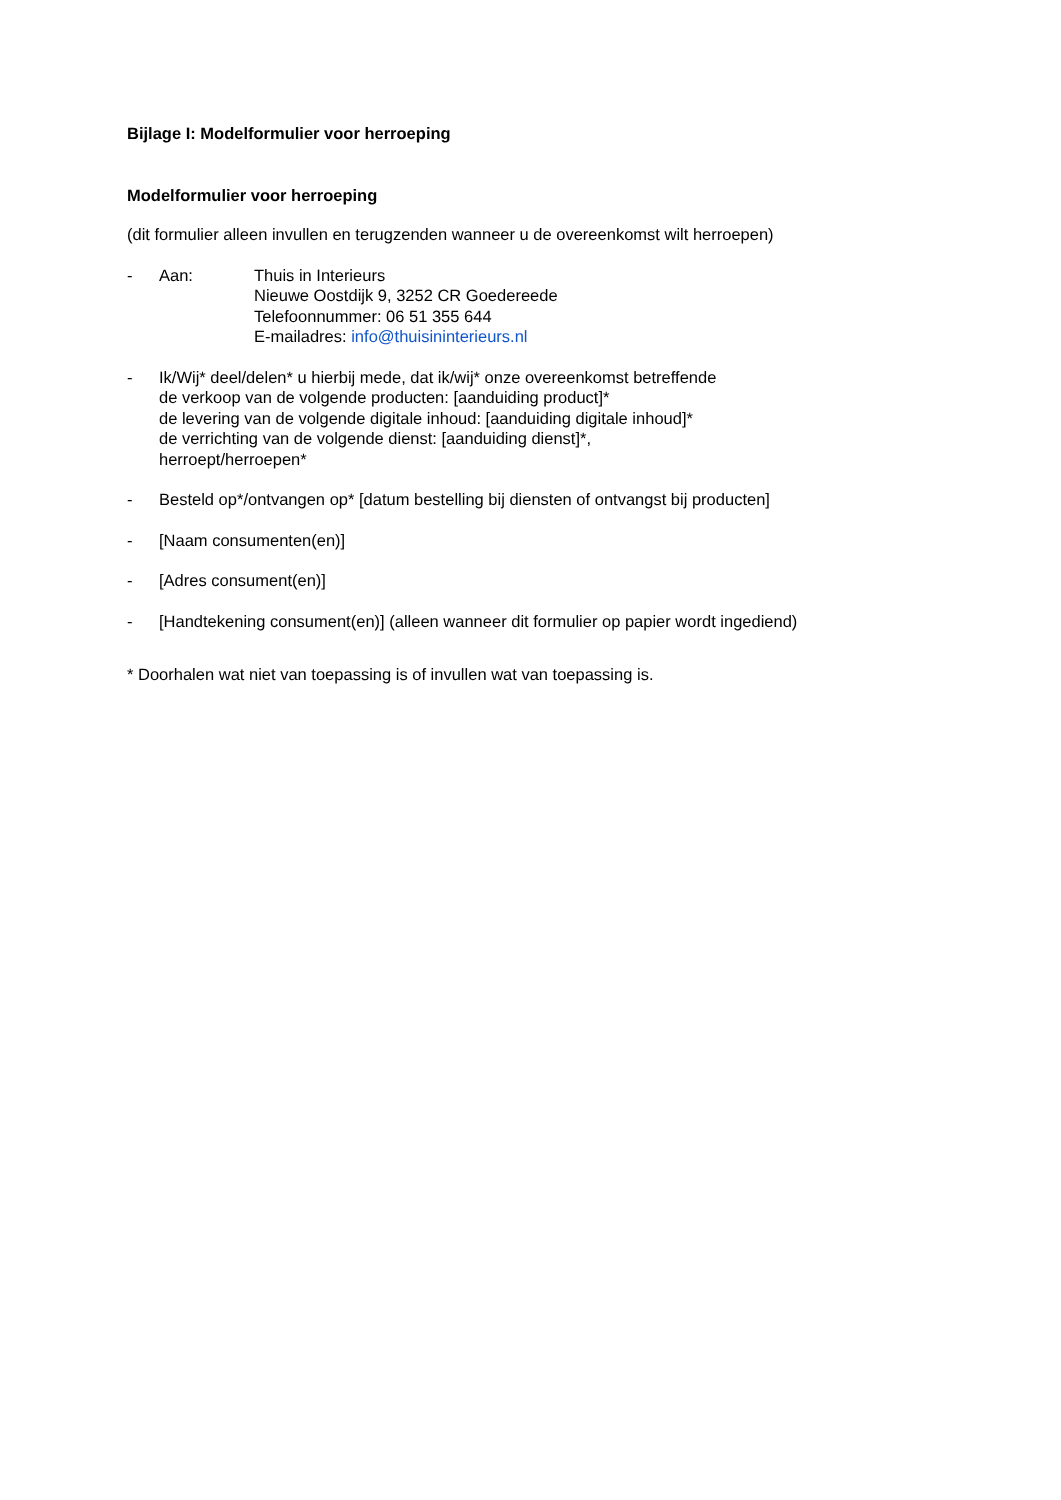Bijlage I: Modelformulier voor herroeping
Modelformulier voor herroeping
(dit formulier alleen invullen en terugzenden wanneer u de overeenkomst wilt herroepen)
- Aan: Thuis in Interieurs
Nieuwe Oostdijk 9, 3252 CR Goedereede
Telefoonnummer: 06 51 355 644
E-mailadres: info@thuisininterieurs.nl
- Ik/Wij* deel/delen* u hierbij mede, dat ik/wij* onze overeenkomst betreffende
de verkoop van de volgende producten: [aanduiding product]*
de levering van de volgende digitale inhoud: [aanduiding digitale inhoud]*
de verrichting van de volgende dienst: [aanduiding dienst]*,
herroept/herroepen*
- Besteld op*/ontvangen op* [datum bestelling bij diensten of ontvangst bij producten]
- [Naam consumenten(en)]
- [Adres consument(en)]
- [Handtekening consument(en)] (alleen wanneer dit formulier op papier wordt ingediend)
* Doorhalen wat niet van toepassing is of invullen wat van toepassing is.